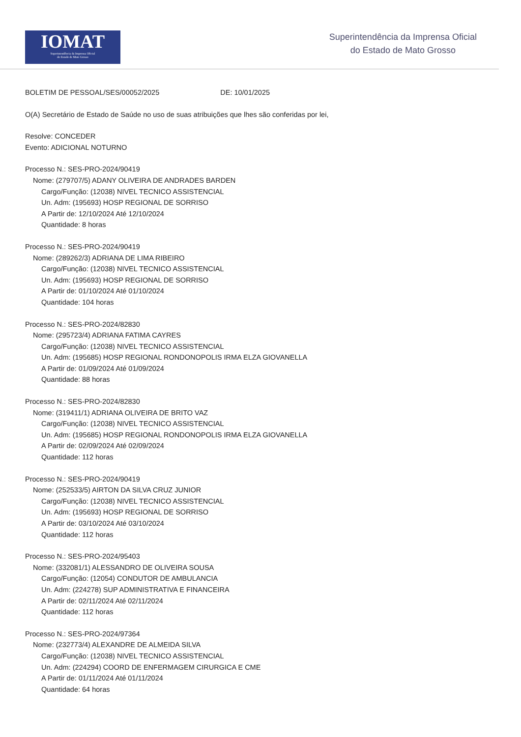IOMAT
Superintendência da Imprensa Oficial
do Estado de Mato Grosso
Superintendência da Imprensa Oficial
do Estado de Mato Grosso
BOLETIM DE PESSOAL/SES/00052/2025 DE: 10/01/2025
O(A) Secretário de Estado de Saúde no uso de suas atribuições que lhes são conferidas por lei,
Resolve: CONCEDER
Evento: ADICIONAL NOTURNO
Processo N.: SES-PRO-2024/90419
Nome: (279707/5) ADANY OLIVEIRA DE ANDRADES BARDEN
Cargo/Função: (12038) NIVEL TECNICO ASSISTENCIAL
Un. Adm: (195693) HOSP REGIONAL DE SORRISO
A Partir de: 12/10/2024 Até 12/10/2024
Quantidade: 8 horas
Processo N.: SES-PRO-2024/90419
Nome: (289262/3) ADRIANA DE LIMA RIBEIRO
Cargo/Função: (12038) NIVEL TECNICO ASSISTENCIAL
Un. Adm: (195693) HOSP REGIONAL DE SORRISO
A Partir de: 01/10/2024 Até 01/10/2024
Quantidade: 104 horas
Processo N.: SES-PRO-2024/82830
Nome: (295723/4) ADRIANA FATIMA CAYRES
Cargo/Função: (12038) NIVEL TECNICO ASSISTENCIAL
Un. Adm: (195685) HOSP REGIONAL RONDONOPOLIS IRMA ELZA GIOVANELLA
A Partir de: 01/09/2024 Até 01/09/2024
Quantidade: 88 horas
Processo N.: SES-PRO-2024/82830
Nome: (319411/1) ADRIANA OLIVEIRA DE BRITO VAZ
Cargo/Função: (12038) NIVEL TECNICO ASSISTENCIAL
Un. Adm: (195685) HOSP REGIONAL RONDONOPOLIS IRMA ELZA GIOVANELLA
A Partir de: 02/09/2024 Até 02/09/2024
Quantidade: 112 horas
Processo N.: SES-PRO-2024/90419
Nome: (252533/5) AIRTON DA SILVA CRUZ JUNIOR
Cargo/Função: (12038) NIVEL TECNICO ASSISTENCIAL
Un. Adm: (195693) HOSP REGIONAL DE SORRISO
A Partir de: 03/10/2024 Até 03/10/2024
Quantidade: 112 horas
Processo N.: SES-PRO-2024/95403
Nome: (332081/1) ALESSANDRO DE OLIVEIRA SOUSA
Cargo/Função: (12054) CONDUTOR DE AMBULANCIA
Un. Adm: (224278) SUP ADMINISTRATIVA E FINANCEIRA
A Partir de: 02/11/2024 Até 02/11/2024
Quantidade: 112 horas
Processo N.: SES-PRO-2024/97364
Nome: (232773/4) ALEXANDRE DE ALMEIDA SILVA
Cargo/Função: (12038) NIVEL TECNICO ASSISTENCIAL
Un. Adm: (224294) COORD DE ENFERMAGEM CIRURGICA E CME
A Partir de: 01/11/2024 Até 01/11/2024
Quantidade: 64 horas